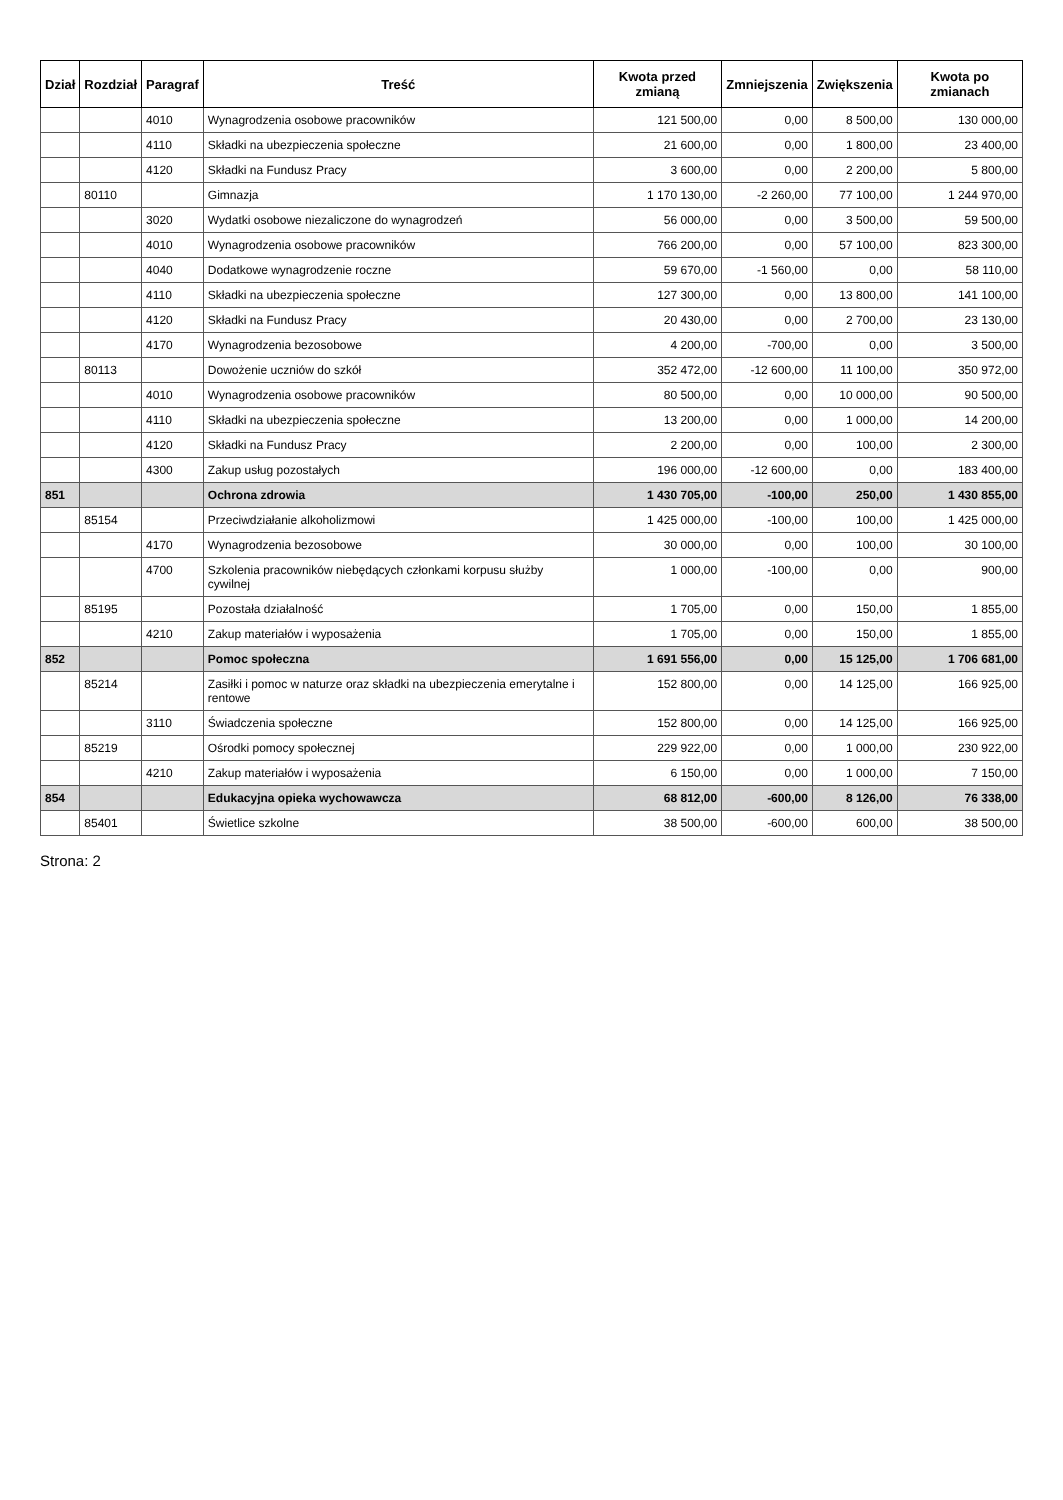| Dział | Rozdział | Paragraf | Treść | Kwota przed zmianą | Zmniejszenia | Zwiększenia | Kwota po zmianach |
| --- | --- | --- | --- | --- | --- | --- | --- |
| | | 4010 | Wynagrodzenia osobowe pracowników | 121 500,00 | 0,00 | 8 500,00 | 130 000,00 |
| | | 4110 | Składki na ubezpieczenia społeczne | 21 600,00 | 0,00 | 1 800,00 | 23 400,00 |
| | | 4120 | Składki na Fundusz Pracy | 3 600,00 | 0,00 | 2 200,00 | 5 800,00 |
| | 80110 | | Gimnazja | 1 170 130,00 | -2 260,00 | 77 100,00 | 1 244 970,00 |
| | | 3020 | Wydatki osobowe niezaliczone do wynagrodzeń | 56 000,00 | 0,00 | 3 500,00 | 59 500,00 |
| | | 4010 | Wynagrodzenia osobowe pracowników | 766 200,00 | 0,00 | 57 100,00 | 823 300,00 |
| | | 4040 | Dodatkowe wynagrodzenie roczne | 59 670,00 | -1 560,00 | 0,00 | 58 110,00 |
| | | 4110 | Składki na ubezpieczenia społeczne | 127 300,00 | 0,00 | 13 800,00 | 141 100,00 |
| | | 4120 | Składki na Fundusz Pracy | 20 430,00 | 0,00 | 2 700,00 | 23 130,00 |
| | | 4170 | Wynagrodzenia bezosobowe | 4 200,00 | -700,00 | 0,00 | 3 500,00 |
| | 80113 | | Dowożenie uczniów do szkół | 352 472,00 | -12 600,00 | 11 100,00 | 350 972,00 |
| | | 4010 | Wynagrodzenia osobowe pracowników | 80 500,00 | 0,00 | 10 000,00 | 90 500,00 |
| | | 4110 | Składki na ubezpieczenia społeczne | 13 200,00 | 0,00 | 1 000,00 | 14 200,00 |
| | | 4120 | Składki na Fundusz Pracy | 2 200,00 | 0,00 | 100,00 | 2 300,00 |
| | | 4300 | Zakup usług pozostałych | 196 000,00 | -12 600,00 | 0,00 | 183 400,00 |
| 851 | | | Ochrona zdrowia | 1 430 705,00 | -100,00 | 250,00 | 1 430 855,00 |
| | 85154 | | Przeciwdziałanie alkoholizmowi | 1 425 000,00 | -100,00 | 100,00 | 1 425 000,00 |
| | | 4170 | Wynagrodzenia bezosobowe | 30 000,00 | 0,00 | 100,00 | 30 100,00 |
| | | 4700 | Szkolenia pracowników niebędących członkami korpusu służby cywilnej | 1 000,00 | -100,00 | 0,00 | 900,00 |
| | 85195 | | Pozostała działalność | 1 705,00 | 0,00 | 150,00 | 1 855,00 |
| | | 4210 | Zakup materiałów i wyposażenia | 1 705,00 | 0,00 | 150,00 | 1 855,00 |
| 852 | | | Pomoc społeczna | 1 691 556,00 | 0,00 | 15 125,00 | 1 706 681,00 |
| | 85214 | | Zasiłki i pomoc w naturze oraz składki na ubezpieczenia emerytalne i rentowe | 152 800,00 | 0,00 | 14 125,00 | 166 925,00 |
| | | 3110 | Świadczenia społeczne | 152 800,00 | 0,00 | 14 125,00 | 166 925,00 |
| | 85219 | | Ośrodki pomocy społecznej | 229 922,00 | 0,00 | 1 000,00 | 230 922,00 |
| | | 4210 | Zakup materiałów i wyposażenia | 6 150,00 | 0,00 | 1 000,00 | 7 150,00 |
| 854 | | | Edukacyjna opieka wychowawcza | 68 812,00 | -600,00 | 8 126,00 | 76 338,00 |
| | 85401 | | Świetlice szkolne | 38 500,00 | -600,00 | 600,00 | 38 500,00 |
Strona: 2